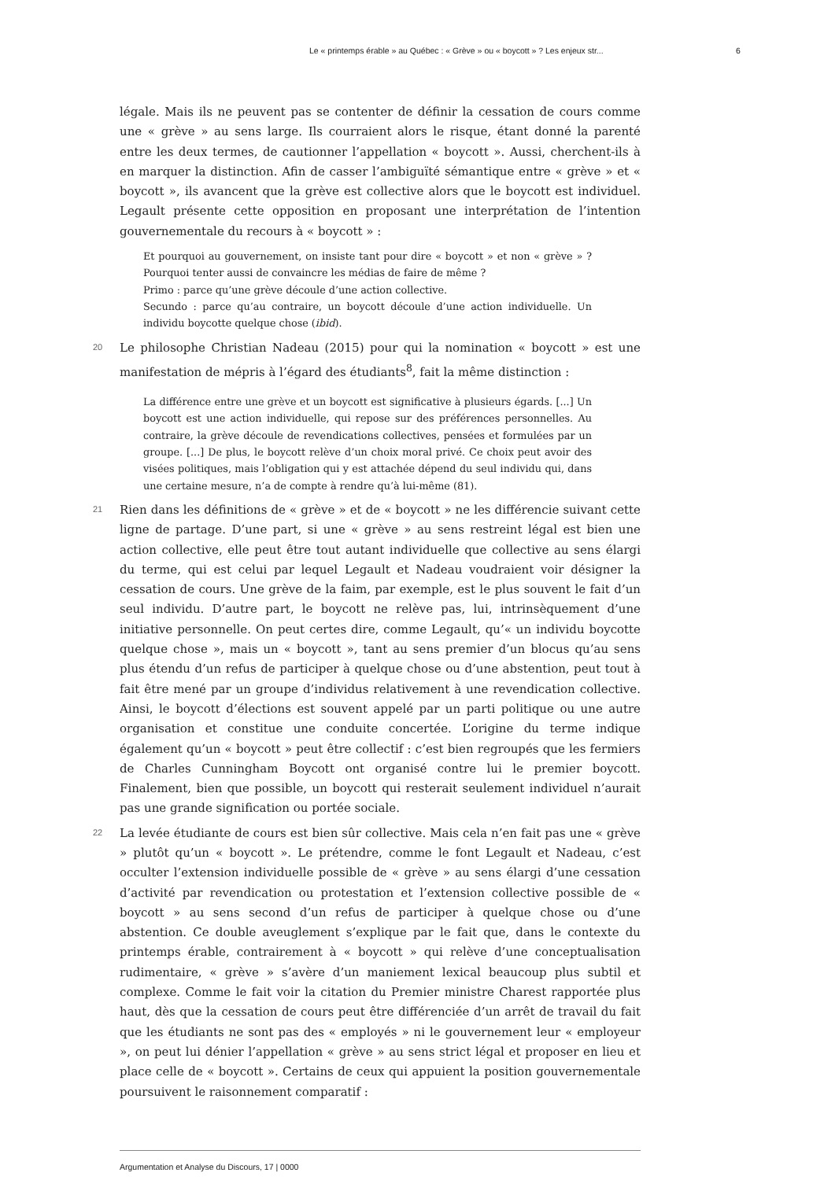Le « printemps érable » au Québec : « Grève » ou « boycott » ? Les enjeux str... 6
légale. Mais ils ne peuvent pas se contenter de définir la cessation de cours comme une « grève » au sens large. Ils courraient alors le risque, étant donné la parenté entre les deux termes, de cautionner l’appellation « boycott ». Aussi, cherchent-ils à en marquer la distinction. Afin de casser l’ambiguïté sémantique entre « grève » et « boycott », ils avancent que la grève est collective alors que le boycott est individuel. Legault présente cette opposition en proposant une interprétation de l’intention gouvernementale du recours à « boycott » :
Et pourquoi au gouvernement, on insiste tant pour dire « boycott » et non « grève » ? Pourquoi tenter aussi de convaincre les médias de faire de même ?
Primo : parce qu’une grève découle d’une action collective.
Secundo : parce qu’au contraire, un boycott découle d’une action individuelle. Un individu boycotte quelque chose (ibid).
20
Le philosophe Christian Nadeau (2015) pour qui la nomination « boycott » est une manifestation de mépris à l’égard des étudiants<sup>8</sup>, fait la même distinction :
La différence entre une grève et un boycott est significative à plusieurs égards. [...] Un boycott est une action individuelle, qui repose sur des préférences personnelles. Au contraire, la grève découle de revendications collectives, pensées et formulées par un groupe. [...] De plus, le boycott relève d’un choix moral privé. Ce choix peut avoir des visées politiques, mais l’obligation qui y est attachée dépend du seul individu qui, dans une certaine mesure, n’a de compte à rendre qu’à lui-même (81).
21
Rien dans les définitions de « grève » et de « boycott » ne les différencie suivant cette ligne de partage. D’une part, si une « grève » au sens restreint légal est bien une action collective, elle peut être tout autant individuelle que collective au sens élargi du terme, qui est celui par lequel Legault et Nadeau voudraient voir désigner la cessation de cours. Une grève de la faim, par exemple, est le plus souvent le fait d’un seul individu. D’autre part, le boycott ne relève pas, lui, intrinsèquement d’une initiative personnelle. On peut certes dire, comme Legault, qu’« un individu boycotte quelque chose », mais un « boycott », tant au sens premier d’un blocus qu’au sens plus étendu d’un refus de participer à quelque chose ou d’une abstention, peut tout à fait être mené par un groupe d’individus relativement à une revendication collective. Ainsi, le boycott d’élections est souvent appelé par un parti politique ou une autre organisation et constitue une conduite concertée. L’origine du terme indique également qu’un « boycott » peut être collectif : c’est bien regroupés que les fermiers de Charles Cunningham Boycott ont organisé contre lui le premier boycott. Finalement, bien que possible, un boycott qui resterait seulement individuel n’aurait pas une grande signification ou portée sociale.
22
La levée étudiante de cours est bien sûr collective. Mais cela n’en fait pas une « grève » plutôt qu’un « boycott ». Le prétendre, comme le font Legault et Nadeau, c’est occulter l’extension individuelle possible de « grève » au sens élargi d’une cessation d’activité par revendication ou protestation et l’extension collective possible de « boycott » au sens second d’un refus de participer à quelque chose ou d’une abstention. Ce double aveuglement s’explique par le fait que, dans le contexte du printemps érable, contrairement à « boycott » qui relève d’une conceptualisation rudimentaire, « grève » s’avère d’un maniement lexical beaucoup plus subtil et complexe. Comme le fait voir la citation du Premier ministre Charest rapportée plus haut, dès que la cessation de cours peut être différenciée d’un arrêt de travail du fait que les étudiants ne sont pas des « employés » ni le gouvernement leur « employeur », on peut lui dénier l’appellation « grève » au sens strict légal et proposer en lieu et place celle de « boycott ». Certains de ceux qui appuient la position gouvernementale poursuivent le raisonnement comparatif :
Argumentation et Analyse du Discours, 17 | 0000